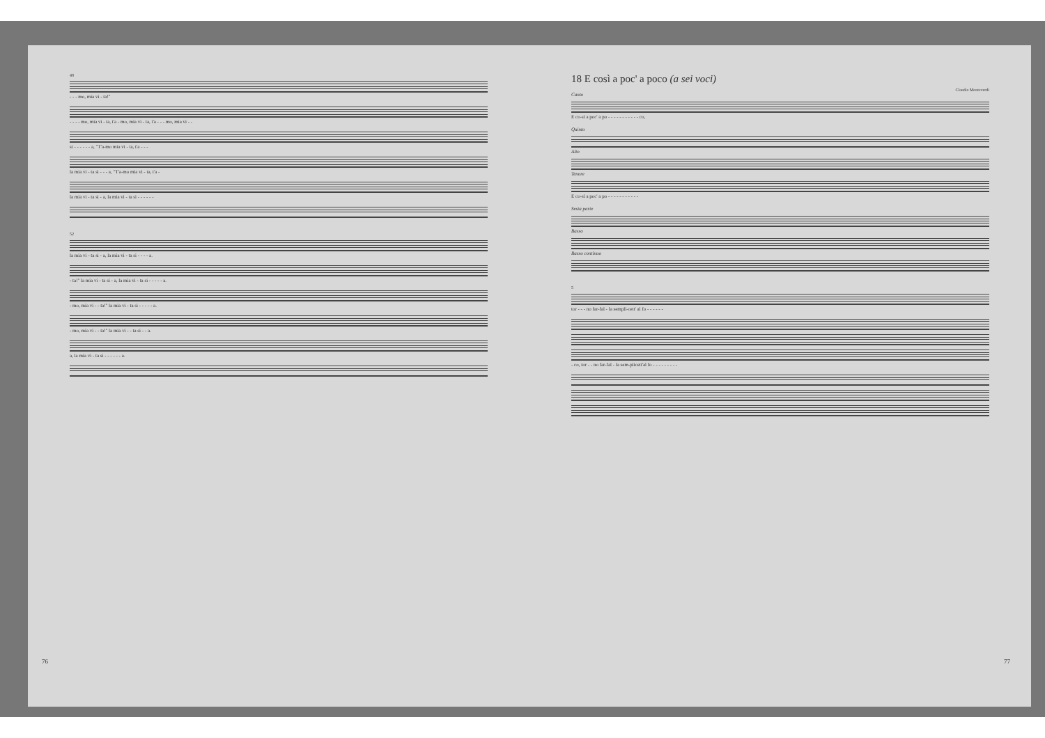48
- - - mo, mia vi - ta!"
- - - - mo, mia vi - ta, t'a - mo, mia vi - ta, t'a - - - mo, mia vi - -
si - - - - - - a, "T'a-mo mia vi - ta, t'a - - -
la mia vi - ta si - - - a, "T'a-mo mia vi - ta, t'a -
la mia vi - ta si - a, la mia vi - ta si - - - - - -
52
la mia vi - ta si - a, la mia vi - ta si - - - - a.
- ta!" la mia vi - ta si - a, la mia vi - ta si - - - - - a.
- mo, mia vi - - ta!" la mia vi - ta si - - - - - a.
- mo, mia vi - - ta!" la mia vi - - ta si - - a.
a, la mia vi - ta si - - - - - - a.
76
18 E così a poc' a poco (a sei voci)
Claudio Monteverdi
Canto
E co-sì a poc' a po - - - - - - - - - - - co,
Quinto
Alto
Tenore
E co-sì a poc' a po - - - - - - - - - - -
Sesta parte
Basso
Basso continuo
5
tor - - - no far-fal - la sempli-cett' al fo - - - - - -
- co, tor - - no far-fal - la sem-plicett'al fo - - - - - - - - -
77